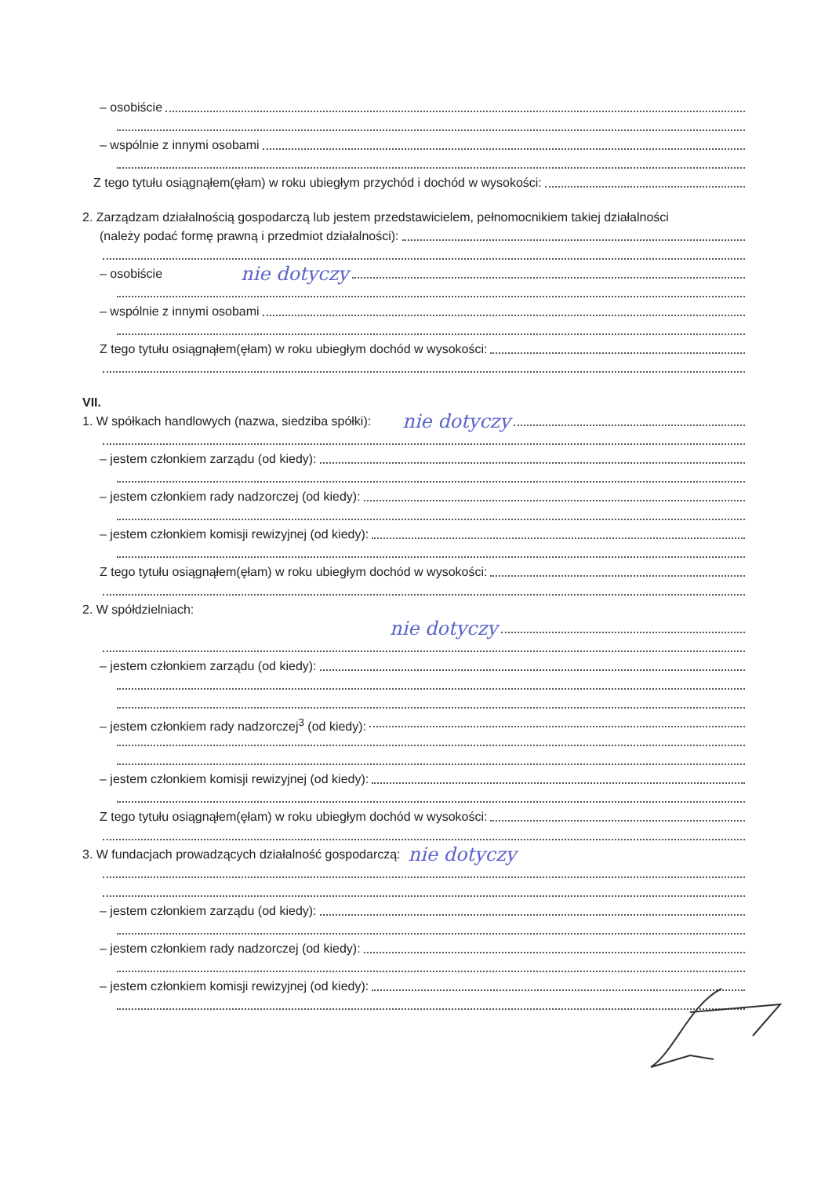– osobiście
– wspólnie z innymi osobami
Z tego tytułu osiągnąłem(ęłam) w roku ubiegłym przychód i dochód w wysokości:
2. Zarządzam działalnością gospodarczą lub jestem przedstawicielem, pełnomocnikiem takiej działalności
(należy podać formę prawną i przedmiot działalności):
– osobiście nie dotyczy
– wspólnie z innymi osobami
Z tego tytułu osiągnąłem(ęłam) w roku ubiegłym dochód w wysokości:
VII.
1. W spółkach handlowych (nazwa, siedziba spółki): nie dotyczy
– jestem członkiem zarządu (od kiedy):
– jestem członkiem rady nadzorczej (od kiedy):
– jestem członkiem komisji rewizyjnej (od kiedy):
Z tego tytułu osiągnąłem(ęłam) w roku ubiegłym dochód w wysokości:
2. W spółdzielniach:
nie dotyczy
– jestem członkiem zarządu (od kiedy):
– jestem członkiem rady nadzorczej<sup>3</sup> (od kiedy):
– jestem członkiem komisji rewizyjnej (od kiedy):
Z tego tytułu osiągnąłem(ęłam) w roku ubiegłym dochód w wysokości:
3. W fundacjach prowadzących działalność gospodarczą: nie dotyczy
– jestem członkiem zarządu (od kiedy):
– jestem członkiem rady nadzorczej (od kiedy):
– jestem członkiem komisji rewizyjnej (od kiedy):